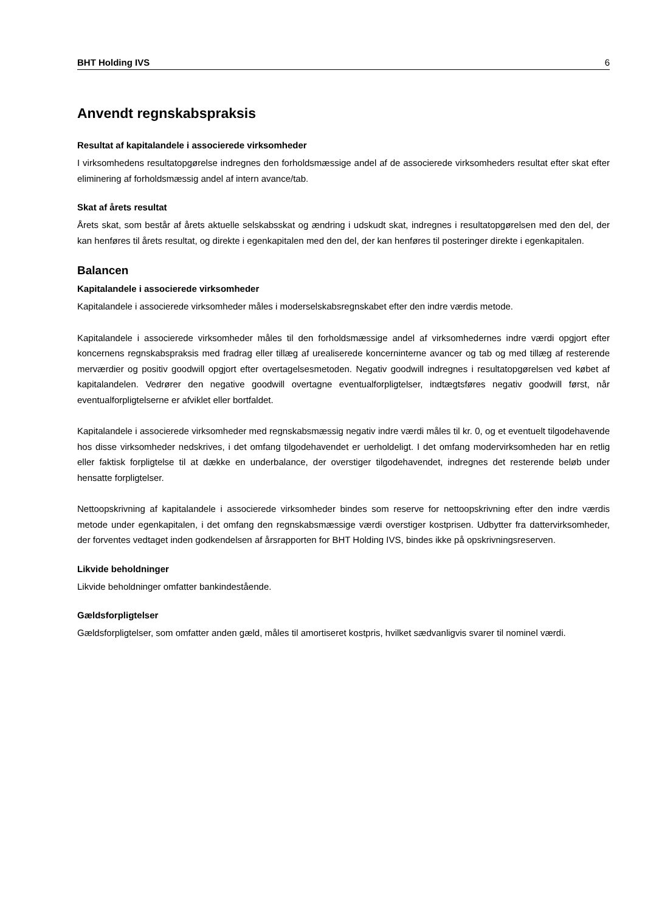BHT Holding IVS 6
Anvendt regnskabspraksis
Resultat af kapitalandele i associerede virksomheder
I virksomhedens resultatopgørelse indregnes den forholdsmæssige andel af de associerede virksomheders resultat efter skat efter eliminering af forholdsmæssig andel af intern avance/tab.
Skat af årets resultat
Årets skat, som består af årets aktuelle selskabsskat og ændring i udskudt skat, indregnes i resultatopgørelsen med den del, der kan henføres til årets resultat, og direkte i egenkapitalen med den del, der kan henføres til posteringer direkte i egenkapitalen.
Balancen
Kapitalandele i associerede virksomheder
Kapitalandele i associerede virksomheder måles i moderselskabsregnskabet efter den indre værdis metode.
Kapitalandele i associerede virksomheder måles til den forholdsmæssige andel af virksomhedernes indre værdi opgjort efter koncernens regnskabspraksis med fradrag eller tillæg af urealiserede koncerninterne avancer og tab og med tillæg af resterende merværdier og positiv goodwill opgjort efter overtagelsesmetoden. Negativ goodwill indregnes i resultatopgørelsen ved købet af kapitalandelen. Vedrører den negative goodwill overtagne eventualforpligtelser, indtægtsføres negativ goodwill først, når eventualforpligtelserne er afviklet eller bortfaldet.
Kapitalandele i associerede virksomheder med regnskabsmæssig negativ indre værdi måles til kr. 0, og et eventuelt tilgodehavende hos disse virksomheder nedskrives, i det omfang tilgodehavendet er uerholdeligt. I det omfang modervirksomheden har en retlig eller faktisk forpligtelse til at dække en underbalance, der overstiger tilgodehavendet, indregnes det resterende beløb under hensatte forpligtelser.
Nettoopskrivning af kapitalandele i associerede virksomheder bindes som reserve for nettoopskrivning efter den indre værdis metode under egenkapitalen, i det omfang den regnskabsmæssige værdi overstiger kostprisen. Udbytter fra dattervirksomheder, der forventes vedtaget inden godkendelsen af årsrapporten for BHT Holding IVS, bindes ikke på opskrivningsreserven.
Likvide beholdninger
Likvide beholdninger omfatter bankindestående.
Gældsforpligtelser
Gældsforpligtelser, som omfatter anden gæld, måles til amortiseret kostpris, hvilket sædvanligvis svarer til nominel værdi.